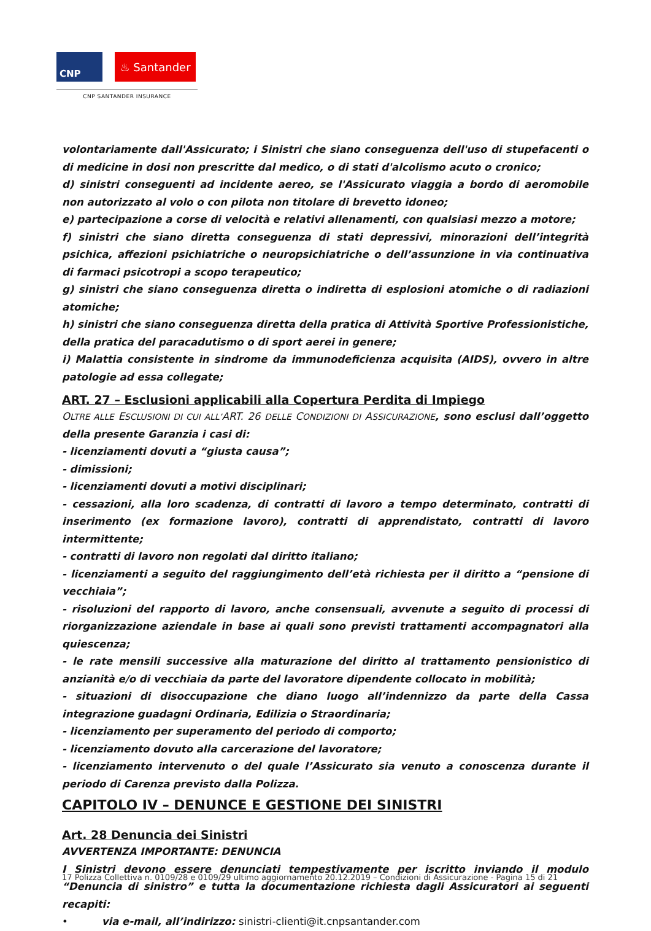CNP
♨ Santander
CNP SANTANDER INSURANCE
volontariamente dall'Assicurato; i Sinistri che siano conseguenza dell'uso di stupefacenti o di medicine in dosi non prescritte dal medico, o di stati d'alcolismo acuto o cronico;
d) sinistri conseguenti ad incidente aereo, se l'Assicurato viaggia a bordo di aeromobile non autorizzato al volo o con pilota non titolare di brevetto idoneo;
e) partecipazione a corse di velocità e relativi allenamenti, con qualsiasi mezzo a motore;
f) sinistri che siano diretta conseguenza di stati depressivi, minorazioni dell’integrità psichica, affezioni psichiatriche o neuropsichiatriche o dell’assunzione in via continuativa di farmaci psicotropi a scopo terapeutico;
g) sinistri che siano conseguenza diretta o indiretta di esplosioni atomiche o di radiazioni atomiche;
h) sinistri che siano conseguenza diretta della pratica di Attività Sportive Professionistiche, della pratica del paracadutismo o di sport aerei in genere;
i) Malattia consistente in sindrome da immunodeficienza acquisita (AIDS), ovvero in altre patologie ad essa collegate;
ART. 27 – Esclusioni applicabili alla Copertura Perdita di Impiego
OLTRE ALLE ESCLUSIONI DI CUI ALL’ART. 26 DELLE CONDIZIONI DI ASSICURAZIONE, sono esclusi dall’oggetto della presente Garanzia i casi di:
- licenziamenti dovuti a “giusta causa”;
- dimissioni;
- licenziamenti dovuti a motivi disciplinari;
- cessazioni, alla loro scadenza, di contratti di lavoro a tempo determinato, contratti di inserimento (ex formazione lavoro), contratti di apprendistato, contratti di lavoro intermittente;
- contratti di lavoro non regolati dal diritto italiano;
- licenziamenti a seguito del raggiungimento dell’età richiesta per il diritto a “pensione di vecchiaia”;
- risoluzioni del rapporto di lavoro, anche consensuali, avvenute a seguito di processi di riorganizzazione aziendale in base ai quali sono previsti trattamenti accompagnatori alla quiescenza;
- le rate mensili successive alla maturazione del diritto al trattamento pensionistico di anzianità e/o di vecchiaia da parte del lavoratore dipendente collocato in mobilità;
- situazioni di disoccupazione che diano luogo all’indennizzo da parte della Cassa integrazione guadagni Ordinaria, Edilizia o Straordinaria;
- licenziamento per superamento del periodo di comporto;
- licenziamento dovuto alla carcerazione del lavoratore;
- licenziamento intervenuto o del quale l’Assicurato sia venuto a conoscenza durante il periodo di Carenza previsto dalla Polizza.
CAPITOLO IV – DENUNCE E GESTIONE DEI SINISTRI
Art. 28 Denuncia dei Sinistri
AVVERTENZA IMPORTANTE: DENUNCIA
I Sinistri devono essere denunciati tempestivamente per iscritto inviando il modulo “Denuncia di sinistro” e tutta la documentazione richiesta dagli Assicuratori ai seguenti recapiti:
• via e-mail, all’indirizzo: sinistri-clienti@it.cnpsantander.com
17 Polizza Collettiva n. 0109/28 e 0109/29 ultimo aggiornamento 20.12.2019 – Condizioni di Assicurazione - Pagina 15 di 21